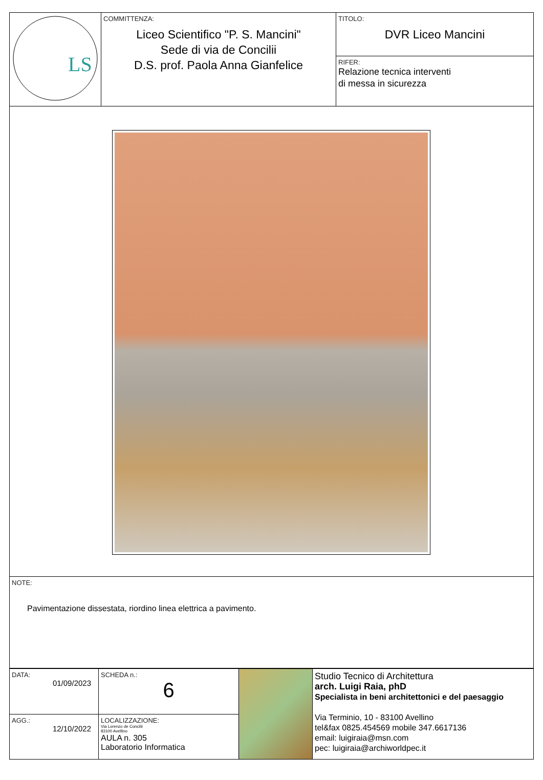| LS | COMMITTENZA: Liceo Scientifico "P. S. Mancini" Sede di via de Concilii D.S. prof. Paola Anna Gianfelice | TITOLO: DVR Liceo Mancini |
| | | RIFER: Relazione tecnica interventi di messa in sicurezza |
| NOTE: Pavimentazione dissestata, riordino linea elettrica a pavimento. |
| DATA: 01/09/2023 | SCHEDA n.: 6 | | Studio Tecnico di Architettura arch. Luigi Raia, phD Specialista in beni architettonici e del paesaggio Via Terminio, 10 - 83100 Avellino tel&fax 0825.454569 mobile 347.6617136 email: luigiraia@msn.com pec: luigiraia@archiworldpec.it |
| AGG.: 12/10/2022 | LOCALIZZAZIONE: Via Lorenzo de Concilii 83100 Avellino AULA n. 305 Laboratorio Informatica | | |